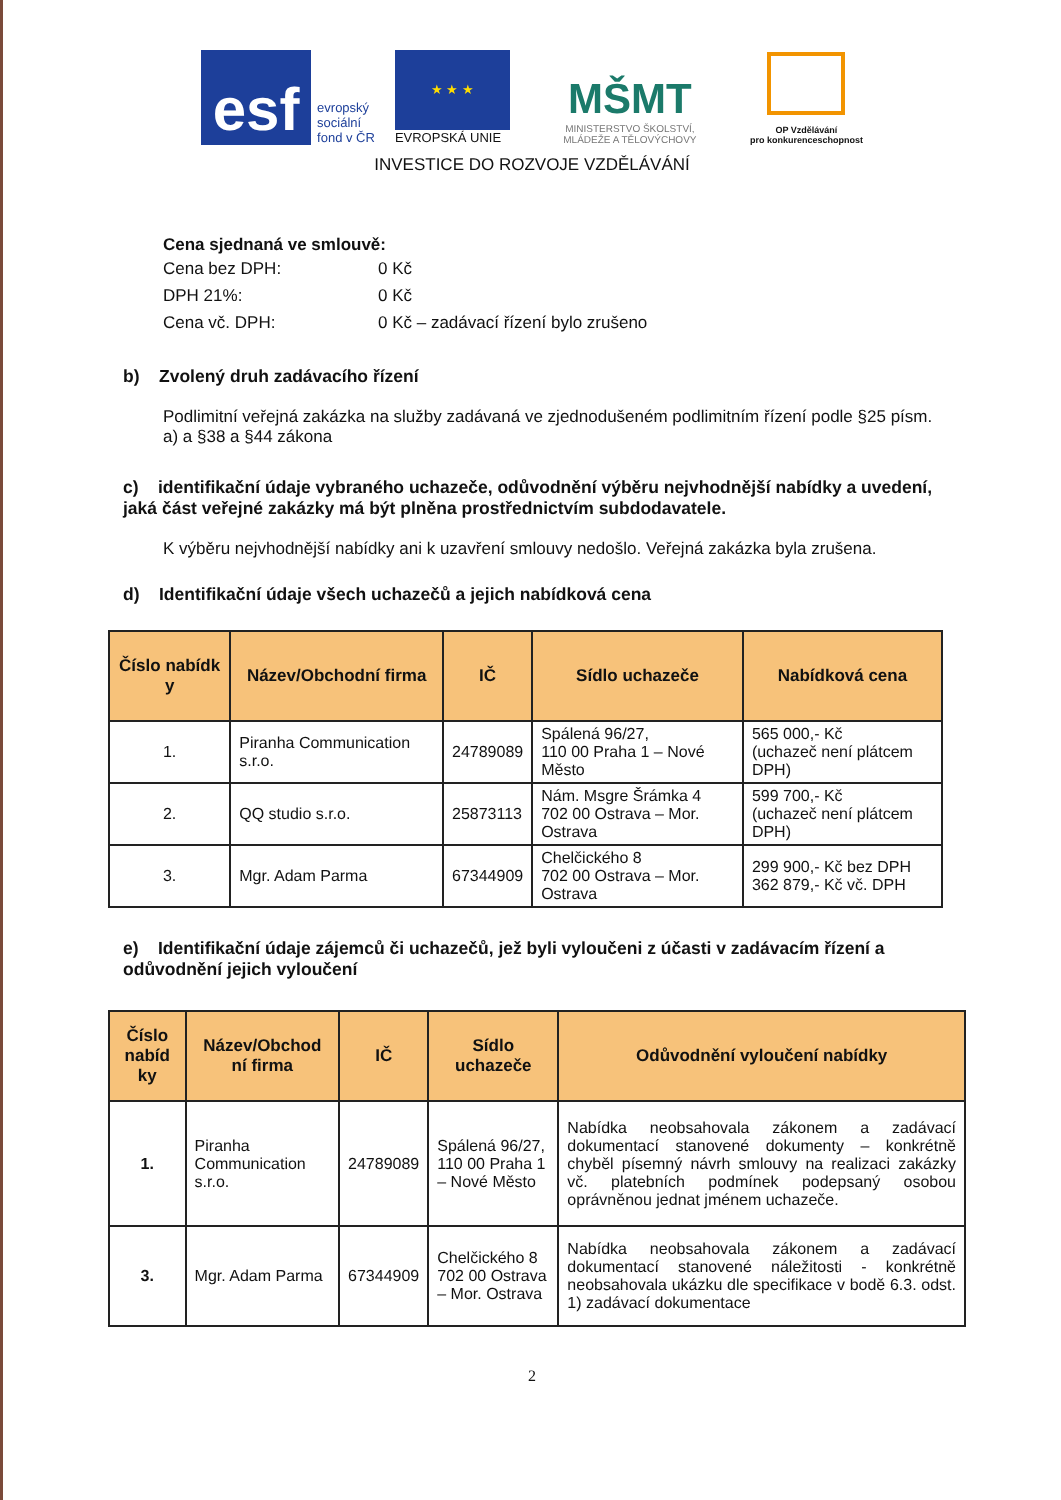esf
evropský
sociální
fond v ČR
★ ★ ★
EVROPSKÁ UNIE
MŠMT
MINISTERSTVO ŠKOLSTVÍ,
MLÁDEŽE A TĚLOVÝCHOVY
OP Vzdělávání
pro konkurenceschopnost
INVESTICE DO ROZVOJE VZDĚLÁVÁNÍ
Cena sjednaná ve smlouvě:
Cena bez DPH: 0 Kč DPH 21%: 0 Kč Cena vč. DPH: 0 Kč – zadávací řízení bylo zrušeno
b) Zvolený druh zadávacího řízení
Podlimitní veřejná zakázka na služby zadávaná ve zjednodušeném podlimitním řízení podle §25 písm. a) a §38 a §44 zákona
c) identifikační údaje vybraného uchazeče, odůvodnění výběru nejvhodnější nabídky a uvedení, jaká část veřejné zakázky má být plněna prostřednictvím subdodavatele.
K výběru nejvhodnější nabídky ani k uzavření smlouvy nedošlo. Veřejná zakázka byla zrušena.
d) Identifikační údaje všech uchazečů a jejich nabídková cena
| Číslo nabídk y | Název/Obchodní firma | IČ | Sídlo uchazeče | Nabídková cena |
| --- | --- | --- | --- | --- |
| 1. | Piranha Communication s.r.o. | 24789089 | Spálená 96/27, 110 00 Praha 1 – Nové Město | 565 000,- Kč (uchazeč není plátcem DPH) |
| 2. | QQ studio s.r.o. | 25873113 | Nám. Msgre Šrámka 4 702 00 Ostrava – Mor. Ostrava | 599 700,- Kč (uchazeč není plátcem DPH) |
| 3. | Mgr. Adam Parma | 67344909 | Chelčického 8 702 00 Ostrava – Mor. Ostrava | 299 900,- Kč bez DPH 362 879,- Kč vč. DPH |
e) Identifikační údaje zájemců či uchazečů, jež byli vyloučeni z účasti v zadávacím řízení a odůvodnění jejich vyloučení
| Číslo nabíd ky | Název/Obchod ní firma | IČ | Sídlo uchazeče | Odůvodnění vyloučení nabídky |
| --- | --- | --- | --- | --- |
| 1. | Piranha Communication s.r.o. | 24789089 | Spálená 96/27, 110 00 Praha 1 – Nové Město | Nabídka neobsahovala zákonem a zadávací dokumentací stanovené dokumenty – konkrétně chyběl písemný návrh smlouvy na realizaci zakázky vč. platebních podmínek podepsaný osobou oprávněnou jednat jménem uchazeče. |
| 3. | Mgr. Adam Parma | 67344909 | Chelčického 8 702 00 Ostrava – Mor. Ostrava | Nabídka neobsahovala zákonem a zadávací dokumentací stanovené náležitosti - konkrétně neobsahovala ukázku dle specifikace v bodě 6.3. odst. 1) zadávací dokumentace |
2